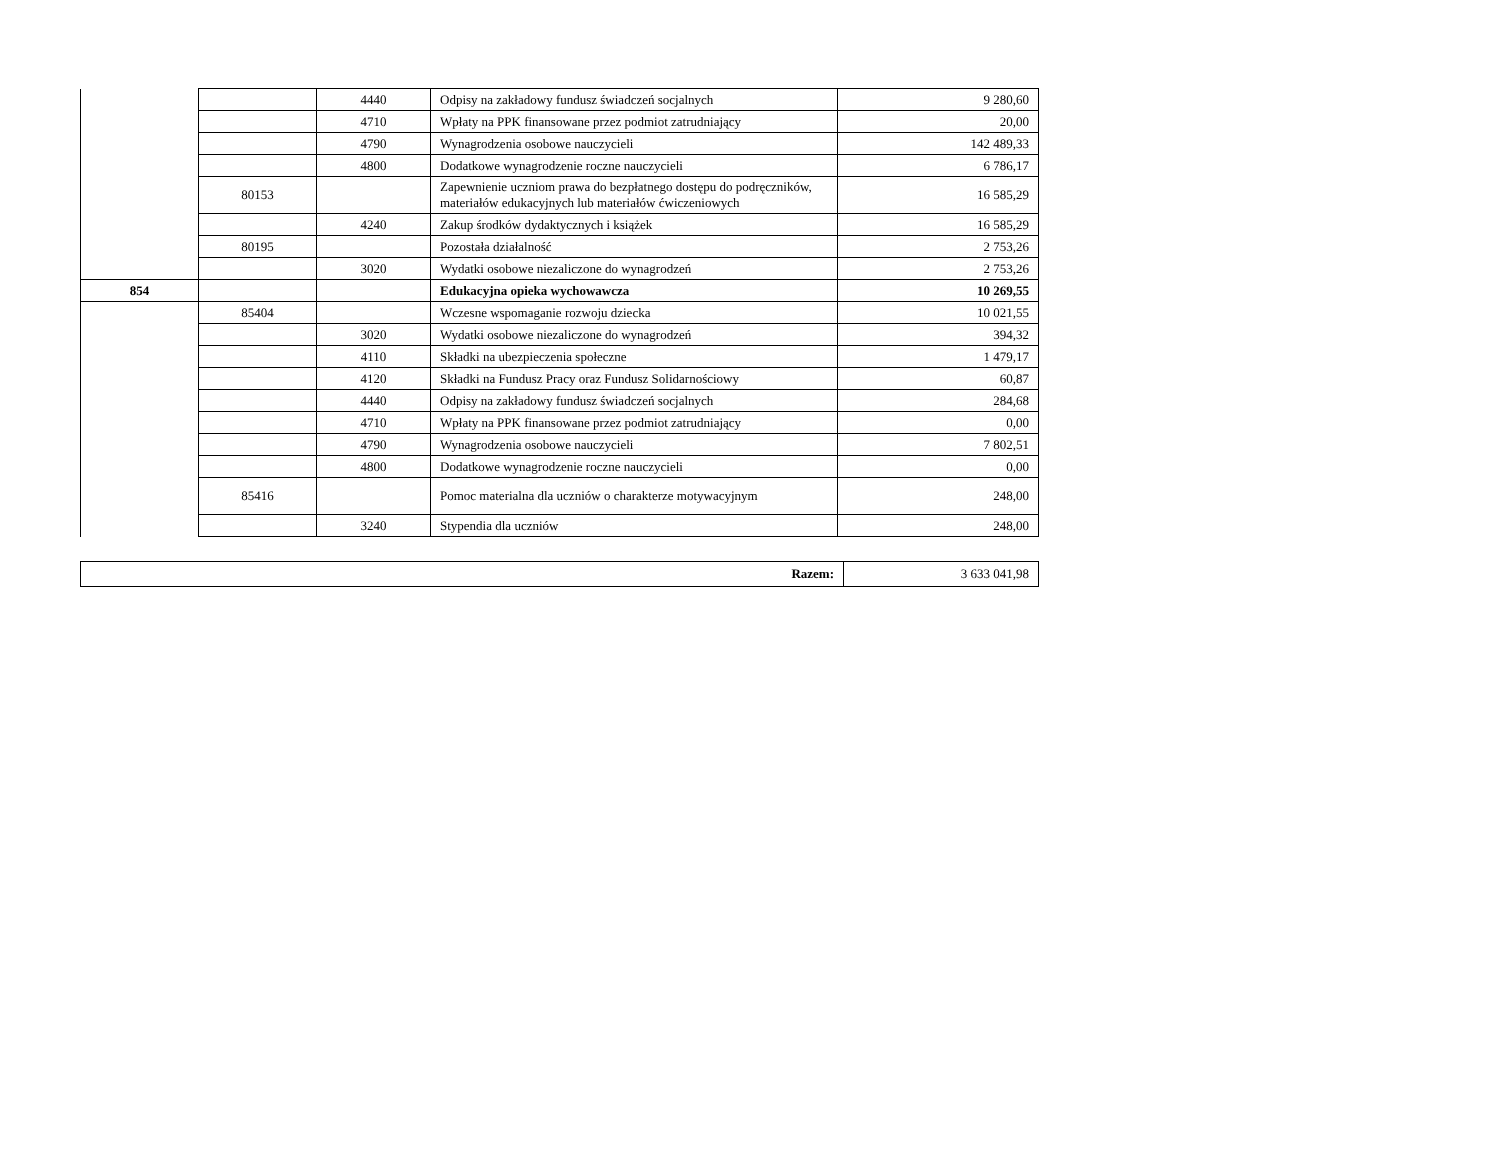| | | 4440 | Odpisy na zakładowy fundusz świadczeń socjalnych | 9 280,60 |
| | | 4710 | Wpłaty na PPK finansowane przez podmiot zatrudniający | 20,00 |
| | | 4790 | Wynagrodzenia osobowe nauczycieli | 142 489,33 |
| | | 4800 | Dodatkowe wynagrodzenie roczne nauczycieli | 6 786,17 |
| | 80153 | | Zapewnienie uczniom prawa do bezpłatnego dostępu do podręczników, materiałów edukacyjnych lub materiałów ćwiczeniowych | 16 585,29 |
| | | 4240 | Zakup środków dydaktycznych i książek | 16 585,29 |
| | 80195 | | Pozostała działalność | 2 753,26 |
| | | 3020 | Wydatki osobowe niezaliczone do wynagrodzeń | 2 753,26 |
| 854 | | | Edukacyjna opieka wychowawcza | 10 269,55 |
| | 85404 | | Wczesne wspomaganie rozwoju dziecka | 10 021,55 |
| | | 3020 | Wydatki osobowe niezaliczone do wynagrodzeń | 394,32 |
| | | 4110 | Składki na ubezpieczenia społeczne | 1 479,17 |
| | | 4120 | Składki na Fundusz Pracy oraz Fundusz Solidarnościowy | 60,87 |
| | | 4440 | Odpisy na zakładowy fundusz świadczeń socjalnych | 284,68 |
| | | 4710 | Wpłaty na PPK finansowane przez podmiot zatrudniający | 0,00 |
| | | 4790 | Wynagrodzenia osobowe nauczycieli | 7 802,51 |
| | | 4800 | Dodatkowe wynagrodzenie roczne nauczycieli | 0,00 |
| | 85416 | | Pomoc materialna dla uczniów o charakterze motywacyjnym | 248,00 |
| | | 3240 | Stypendia dla uczniów | 248,00 |
| Razem: | 3 633 041,98 |